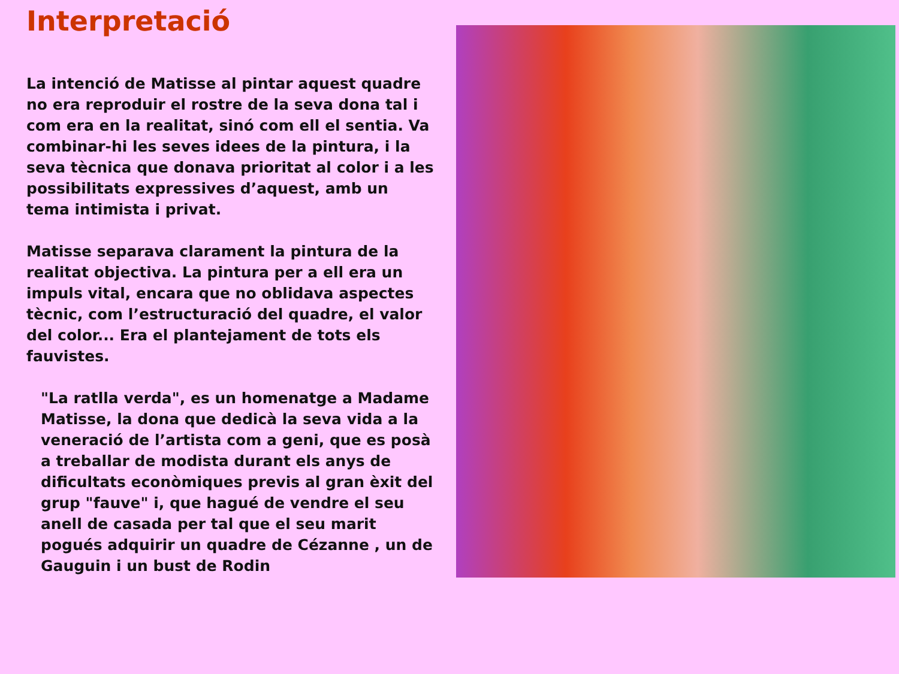Interpretació
La intenció de Matisse al pintar aquest quadre no era reproduir el rostre de la seva dona tal i com era en la realitat, sinó com ell el sentia. Va combinar-hi les seves idees de la pintura, i la seva tècnica que donava prioritat al color i a les possibilitats expressives d’aquest, amb un tema intimista i privat.
Matisse separava clarament la pintura de la realitat objectiva. La pintura per a ell era un impuls vital, encara que no oblidava aspectes tècnic, com l’estructuració del quadre, el valor del color... Era el plantejament de tots els fauvistes.
"La ratlla verda", es un homenatge a Madame Matisse, la dona que dedicà la seva vida a la veneració de l’artista com a geni, que es posà a treballar de modista durant els anys de dificultats econòmiques previs al gran èxit del grup "fauve" i, que hagué de vendre el seu anell de casada per tal que el seu marit pogués adquirir un quadre de Cézanne , un de Gauguin i un bust de Rodin